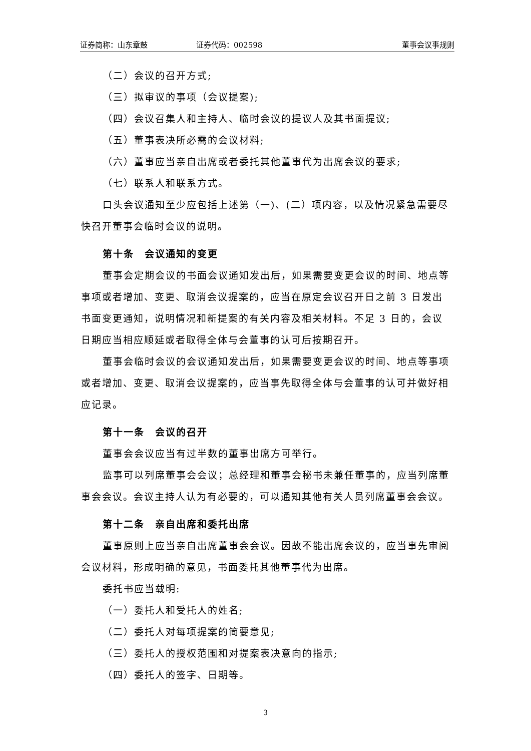证券简称：山东章鼓 证券代码：002598 董事会议事规则
（二）会议的召开方式;
（三）拟审议的事项（会议提案);
（四）会议召集人和主持人、临时会议的提议人及其书面提议;
（五）董事表决所必需的会议材料;
（六）董事应当亲自出席或者委托其他董事代为出席会议的要求;
（七）联系人和联系方式。
口头会议通知至少应包括上述第（一)、(二）项内容，以及情况紧急需要尽快召开董事会临时会议的说明。
第十条　会议通知的变更
董事会定期会议的书面会议通知发出后，如果需要变更会议的时间、地点等事项或者增加、变更、取消会议提案的，应当在原定会议召开日之前 3 日发出书面变更通知，说明情况和新提案的有关内容及相关材料。不足 3 日的，会议日期应当相应顺延或者取得全体与会董事的认可后按期召开。
董事会临时会议的会议通知发出后，如果需要变更会议的时间、地点等事项或者增加、变更、取消会议提案的，应当事先取得全体与会董事的认可并做好相应记录。
第十一条　会议的召开
董事会会议应当有过半数的董事出席方可举行。
监事可以列席董事会会议；总经理和董事会秘书未兼任董事的，应当列席董事会会议。会议主持人认为有必要的，可以通知其他有关人员列席董事会会议。
第十二条　亲自出席和委托出席
董事原则上应当亲自出席董事会会议。因故不能出席会议的，应当事先审阅会议材料，形成明确的意见，书面委托其他董事代为出席。
委托书应当载明:
（一）委托人和受托人的姓名;
（二）委托人对每项提案的简要意见;
（三）委托人的授权范围和对提案表决意向的指示;
（四）委托人的签字、日期等。
3